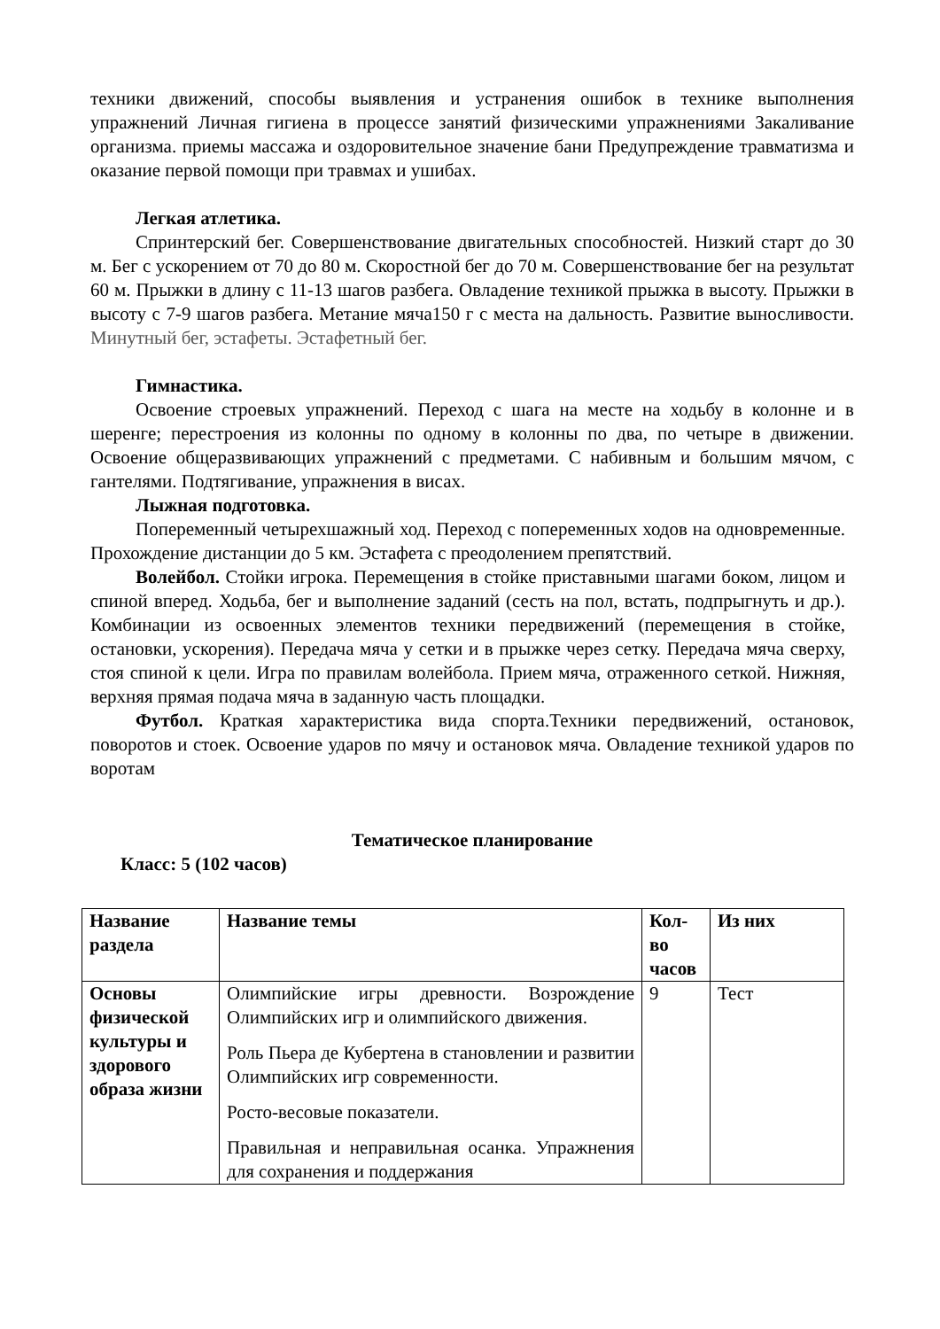техники движений, способы выявления и устранения ошибок в технике выполнения упражнений Личная гигиена в процессе занятий физическими упражнениями Закаливание организма. приемы массажа и оздоровительное значение бани Предупреждение травматизма и оказание первой помощи при травмах и ушибах.
Легкая атлетика.
Спринтерский бег. Совершенствование двигательных способностей. Низкий старт до 30 м. Бег с ускорением от 70 до 80 м. Скоростной бег до 70 м. Совершенствование бег на результат 60 м. Прыжки в длину с 11-13 шагов разбега. Овладение техникой прыжка в высоту. Прыжки в высоту с 7-9 шагов разбега. Метание мяча150 г с места на дальность. Развитие выносливости. Минутный бег, эстафеты. Эстафетный бег.
Гимнастика.
Освоение строевых упражнений. Переход с шага на месте на ходьбу в колонне и в шеренге; перестроения из колонны по одному в колонны по два, по четыре в движении. Освоение общеразвивающих упражнений с предметами. С набивным и большим мячом, с гантелями. Подтягивание, упражнения в висах.
Лыжная подготовка.
Попеременный четырехшажный ход. Переход с попеременных ходов на одновременные. Прохождение дистанции до 5 км. Эстафета с преодолением препятствий.
Волейбол. Стойки игрока. Перемещения в стойке приставными шагами боком, лицом и спиной вперед. Ходьба, бег и выполнение заданий (сесть на пол, встать, подпрыгнуть и др.). Комбинации из освоенных элементов техники передвижений (перемещения в стойке, остановки, ускорения). Передача мяча у сетки и в прыжке через сетку. Передача мяча сверху, стоя спиной к цели. Игра по правилам волейбола. Прием мяча, отраженного сеткой. Нижняя, верхняя прямая подача мяча в заданную часть площадки.
Футбол. Краткая характеристика вида спорта.Техники передвижений, остановок, поворотов и стоек. Освоение ударов по мячу и остановок мяча. Овладение техникой ударов по воротам
Тематическое планирование
Класс: 5 (102 часов)
| Название раздела | Название темы | Кол-во часов | Из них |
| --- | --- | --- | --- |
| Основы физической культуры и здорового образа жизни | Олимпийские игры древности. Возрождение Олимпийских игр и олимпийского движения. Роль Пьера де Кубертена в становлении и развитии Олимпийских игр современности. Росто-весовые показатели. Правильная и неправильная осанка. Упражнения для сохранения и поддержания | 9 | Тест |